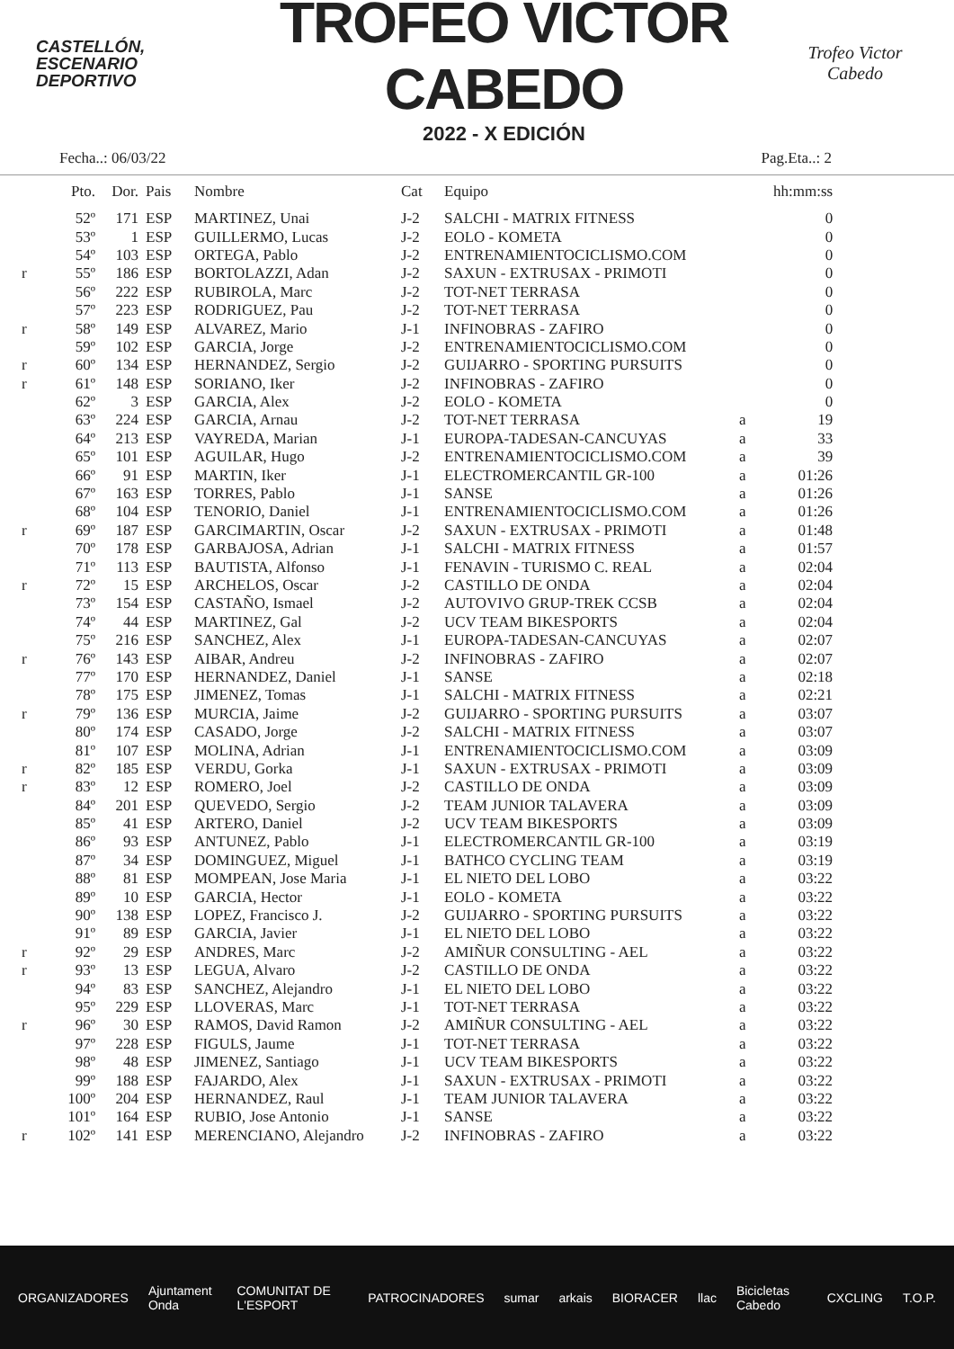CASTELLÓN,
ESCENARIO
DEPORTIVO
TROFEO VÍCTOR CABEDO
2022 - X EDICIÓN
Trofeo Victor Cabedo
Fecha..: 06/03/22 Pag.Eta..: 2
| | Pto. | Dor. | Pais | Nombre | Cat | Equipo | | hh:mm:ss |
| --- | --- | --- | --- | --- | --- | --- | --- | --- |
| | 52º | 171 | ESP | MARTINEZ, Unai | J-2 | SALCHI - MATRIX FITNESS | | 0 |
| | 53º | 1 | ESP | GUILLERMO, Lucas | J-2 | EOLO - KOMETA | | 0 |
| | 54º | 103 | ESP | ORTEGA, Pablo | J-2 | ENTRENAMIENTOCICLISMO.COM | | 0 |
| r | 55º | 186 | ESP | BORTOLAZZI, Adan | J-2 | SAXUN - EXTRUSAX - PRIMOTI | | 0 |
| | 56º | 222 | ESP | RUBIROLA, Marc | J-2 | TOT-NET TERRASA | | 0 |
| | 57º | 223 | ESP | RODRIGUEZ, Pau | J-2 | TOT-NET TERRASA | | 0 |
| r | 58º | 149 | ESP | ALVAREZ, Mario | J-1 | INFINOBRAS - ZAFIRO | | 0 |
| | 59º | 102 | ESP | GARCIA, Jorge | J-2 | ENTRENAMIENTOCICLISMO.COM | | 0 |
| r | 60º | 134 | ESP | HERNANDEZ, Sergio | J-2 | GUIJARRO - SPORTING PURSUITS | | 0 |
| r | 61º | 148 | ESP | SORIANO, Iker | J-2 | INFINOBRAS - ZAFIRO | | 0 |
| | 62º | 3 | ESP | GARCIA, Alex | J-2 | EOLO - KOMETA | | 0 |
| | 63º | 224 | ESP | GARCIA, Arnau | J-2 | TOT-NET TERRASA | a | 19 |
| | 64º | 213 | ESP | VAYREDA, Marian | J-1 | EUROPA-TADESAN-CANCUYAS | a | 33 |
| | 65º | 101 | ESP | AGUILAR, Hugo | J-2 | ENTRENAMIENTOCICLISMO.COM | a | 39 |
| | 66º | 91 | ESP | MARTIN, Iker | J-1 | ELECTROMERCANTIL GR-100 | a | 01:26 |
| | 67º | 163 | ESP | TORRES, Pablo | J-1 | SANSE | a | 01:26 |
| | 68º | 104 | ESP | TENORIO, Daniel | J-1 | ENTRENAMIENTOCICLISMO.COM | a | 01:26 |
| r | 69º | 187 | ESP | GARCIMARTIN, Oscar | J-2 | SAXUN - EXTRUSAX - PRIMOTI | a | 01:48 |
| | 70º | 178 | ESP | GARBAJOSA, Adrian | J-1 | SALCHI - MATRIX FITNESS | a | 01:57 |
| | 71º | 113 | ESP | BAUTISTA, Alfonso | J-1 | FENAVIN - TURISMO C. REAL | a | 02:04 |
| r | 72º | 15 | ESP | ARCHELOS, Oscar | J-2 | CASTILLO DE ONDA | a | 02:04 |
| | 73º | 154 | ESP | CASTAÑO, Ismael | J-2 | AUTOVIVO GRUP-TREK CCSB | a | 02:04 |
| | 74º | 44 | ESP | MARTINEZ, Gal | J-2 | UCV TEAM BIKESPORTS | a | 02:04 |
| | 75º | 216 | ESP | SANCHEZ, Alex | J-1 | EUROPA-TADESAN-CANCUYAS | a | 02:07 |
| r | 76º | 143 | ESP | AIBAR, Andreu | J-2 | INFINOBRAS - ZAFIRO | a | 02:07 |
| | 77º | 170 | ESP | HERNANDEZ, Daniel | J-1 | SANSE | a | 02:18 |
| | 78º | 175 | ESP | JIMENEZ, Tomas | J-1 | SALCHI - MATRIX FITNESS | a | 02:21 |
| r | 79º | 136 | ESP | MURCIA, Jaime | J-2 | GUIJARRO - SPORTING PURSUITS | a | 03:07 |
| | 80º | 174 | ESP | CASADO, Jorge | J-2 | SALCHI - MATRIX FITNESS | a | 03:07 |
| | 81º | 107 | ESP | MOLINA, Adrian | J-1 | ENTRENAMIENTOCICLISMO.COM | a | 03:09 |
| r | 82º | 185 | ESP | VERDU, Gorka | J-1 | SAXUN - EXTRUSAX - PRIMOTI | a | 03:09 |
| r | 83º | 12 | ESP | ROMERO, Joel | J-2 | CASTILLO DE ONDA | a | 03:09 |
| | 84º | 201 | ESP | QUEVEDO, Sergio | J-2 | TEAM JUNIOR TALAVERA | a | 03:09 |
| | 85º | 41 | ESP | ARTERO, Daniel | J-2 | UCV TEAM BIKESPORTS | a | 03:09 |
| | 86º | 93 | ESP | ANTUNEZ, Pablo | J-1 | ELECTROMERCANTIL GR-100 | a | 03:19 |
| | 87º | 34 | ESP | DOMINGUEZ, Miguel | J-1 | BATHCO CYCLING TEAM | a | 03:19 |
| | 88º | 81 | ESP | MOMPEAN, Jose Maria | J-1 | EL NIETO DEL LOBO | a | 03:22 |
| | 89º | 10 | ESP | GARCIA, Hector | J-1 | EOLO - KOMETA | a | 03:22 |
| | 90º | 138 | ESP | LOPEZ, Francisco J. | J-2 | GUIJARRO - SPORTING PURSUITS | a | 03:22 |
| | 91º | 89 | ESP | GARCIA, Javier | J-1 | EL NIETO DEL LOBO | a | 03:22 |
| r | 92º | 29 | ESP | ANDRES, Marc | J-2 | AMIÑUR CONSULTING - AEL | a | 03:22 |
| r | 93º | 13 | ESP | LEGUA, Alvaro | J-2 | CASTILLO DE ONDA | a | 03:22 |
| | 94º | 83 | ESP | SANCHEZ, Alejandro | J-1 | EL NIETO DEL LOBO | a | 03:22 |
| | 95º | 229 | ESP | LLOVERAS, Marc | J-1 | TOT-NET TERRASA | a | 03:22 |
| r | 96º | 30 | ESP | RAMOS, David Ramon | J-2 | AMIÑUR CONSULTING - AEL | a | 03:22 |
| | 97º | 228 | ESP | FIGULS, Jaume | J-1 | TOT-NET TERRASA | a | 03:22 |
| | 98º | 48 | ESP | JIMENEZ, Santiago | J-1 | UCV TEAM BIKESPORTS | a | 03:22 |
| | 99º | 188 | ESP | FAJARDO, Alex | J-1 | SAXUN - EXTRUSAX - PRIMOTI | a | 03:22 |
| | 100º | 204 | ESP | HERNANDEZ, Raul | J-1 | TEAM JUNIOR TALAVERA | a | 03:22 |
| | 101º | 164 | ESP | RUBIO, Jose Antonio | J-1 | SANSE | a | 03:22 |
| r | 102º | 141 | ESP | MERENCIANO, Alejandro | J-2 | INFINOBRAS - ZAFIRO | a | 03:22 |
ORGANIZADORES Ajuntament Onda COMUNITAT DE L'ESPORT PATROCINADORES sumar arkais BIORACER llac Bicicletas Cabedo CXCLING T.O.P.